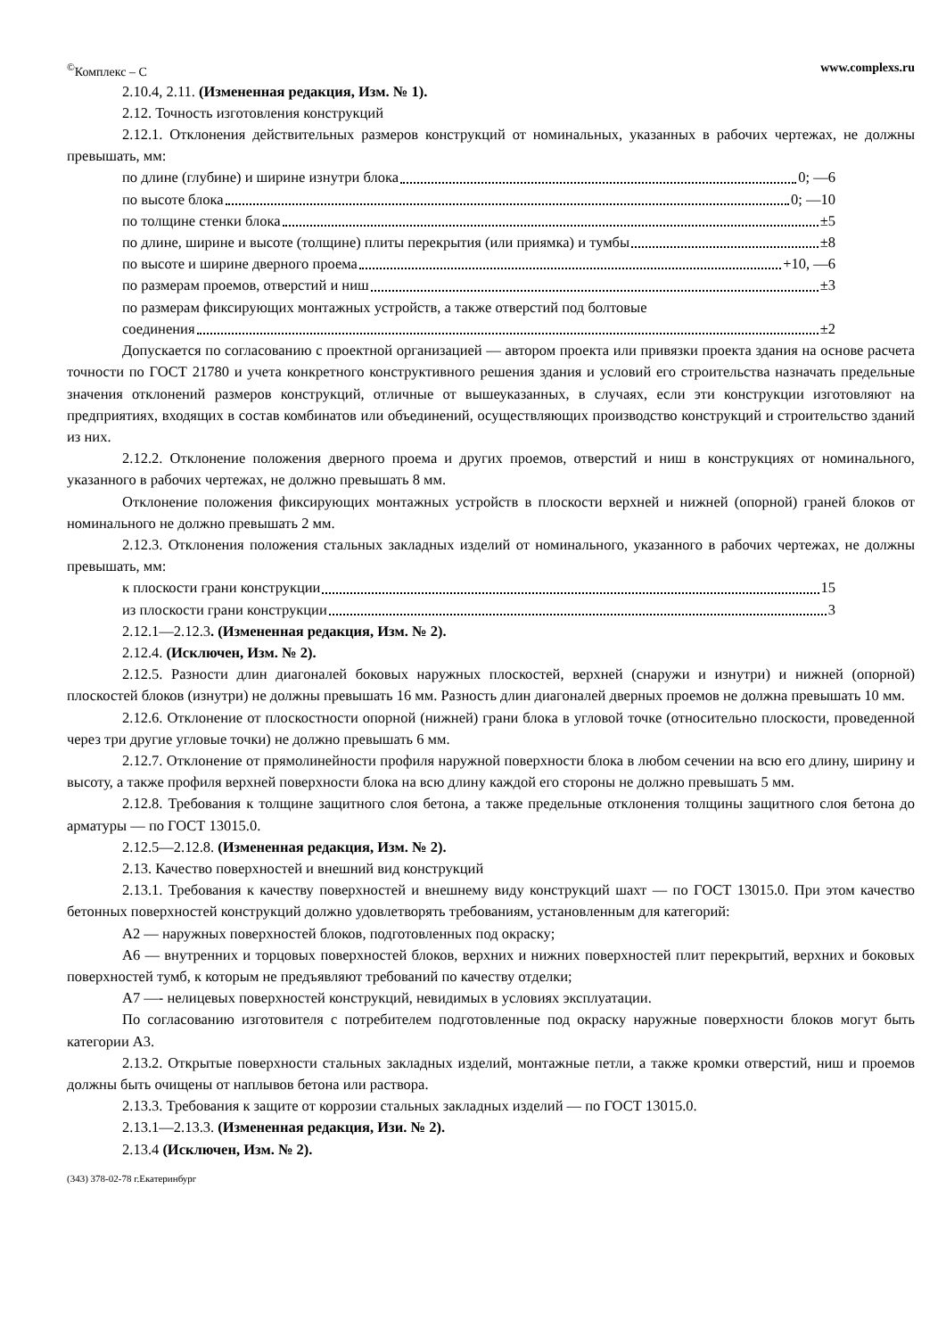<sup>©</sup>Комплекс – С www.complexs.ru
2.10.4, 2.11. (Измененная редакция, Изм. № 1).
2.12. Точность изготовления конструкций
2.12.1. Отклонения действительных размеров конструкций от номинальных, указанных в рабочих чертежах, не должны превышать, мм:
по длине (глубине) и ширине изнутри блока 0; —6
по высоте блока 0; —10
по толщине стенки блока ±5
по длине, ширине и высоте (толщине) плиты перекрытия (или приямка) и тумбы ±8
по высоте и ширине дверного проема +10, —6
по размерам проемов, отверстий и ниш ±3
по размерам фиксирующих монтажных устройств, а также отверстий под болтовые
соединения ±2
Допускается по согласованию с проектной организацией — автором проекта или привязки проекта здания на основе расчета точности по ГОСТ 21780 и учета конкретного конструктивного решения здания и условий его строительства назначать предельные значения отклонений размеров конструкций, отличные от вышеуказанных, в случаях, если эти конструкции изготовляют на предприятиях, входящих в состав комбинатов или объединений, осуществляющих производство конструкций и строительство зданий из них.
2.12.2. Отклонение положения дверного проема и других проемов, отверстий и ниш в конструкциях от номинального, указанного в рабочих чертежах, не должно превышать 8 мм.
Отклонение положения фиксирующих монтажных устройств в плоскости верхней и нижней (опорной) граней блоков от номинального не должно превышать 2 мм.
2.12.3. Отклонения положения стальных закладных изделий от номинального, указанного в рабочих чертежах, не должны превышать, мм:
к плоскости грани конструкции 15
из плоскости грани конструкции 3
2.12.1—2.12.3. (Измененная редакция, Изм. № 2).
2.12.4. (Исключен, Изм. № 2).
2.12.5. Разности длин диагоналей боковых наружных плоскостей, верхней (снаружи и изнутри) и нижней (опорной) плоскостей блоков (изнутри) не должны превышать 16 мм. Разность длин диагоналей дверных проемов не должна превышать 10 мм.
2.12.6. Отклонение от плоскостности опорной (нижней) грани блока в угловой точке (относительно плоскости, проведенной через три другие угловые точки) не должно превышать 6 мм.
2.12.7. Отклонение от прямолинейности профиля наружной поверхности блока в любом сечении на всю его длину, ширину и высоту, а также профиля верхней поверхности блока на всю длину каждой его стороны не должно превышать 5 мм.
2.12.8. Требования к толщине защитного слоя бетона, а также предельные отклонения толщины защитного слоя бетона до арматуры — по ГОСТ 13015.0.
2.12.5—2.12.8. (Измененная редакция, Изм. № 2).
2.13. Качество поверхностей и внешний вид конструкций
2.13.1. Требования к качеству поверхностей и внешнему виду конструкций шахт — по ГОСТ 13015.0. При этом качество бетонных поверхностей конструкций должно удовлетворять требованиям, установленным для категорий:
А2 — наружных поверхностей блоков, подготовленных под окраску;
А6 — внутренних и торцовых поверхностей блоков, верхних и нижних поверхностей плит перекрытий, верхних и боковых поверхностей тумб, к которым не предъявляют требований по качеству отделки;
А7 —- нелицевых поверхностей конструкций, невидимых в условиях эксплуатации.
По согласованию изготовителя с потребителем подготовленные под окраску наружные поверхности блоков могут быть категории А3.
2.13.2. Открытые поверхности стальных закладных изделий, монтажные петли, а также кромки отверстий, ниш и проемов должны быть очищены от наплывов бетона или раствора.
2.13.3. Требования к защите от коррозии стальных закладных изделий — по ГОСТ 13015.0.
2.13.1—2.13.3. (Измененная редакция, Изи. № 2).
2.13.4 (Исключен, Изм. № 2).
(343) 378-02-78 г.Екатеринбург